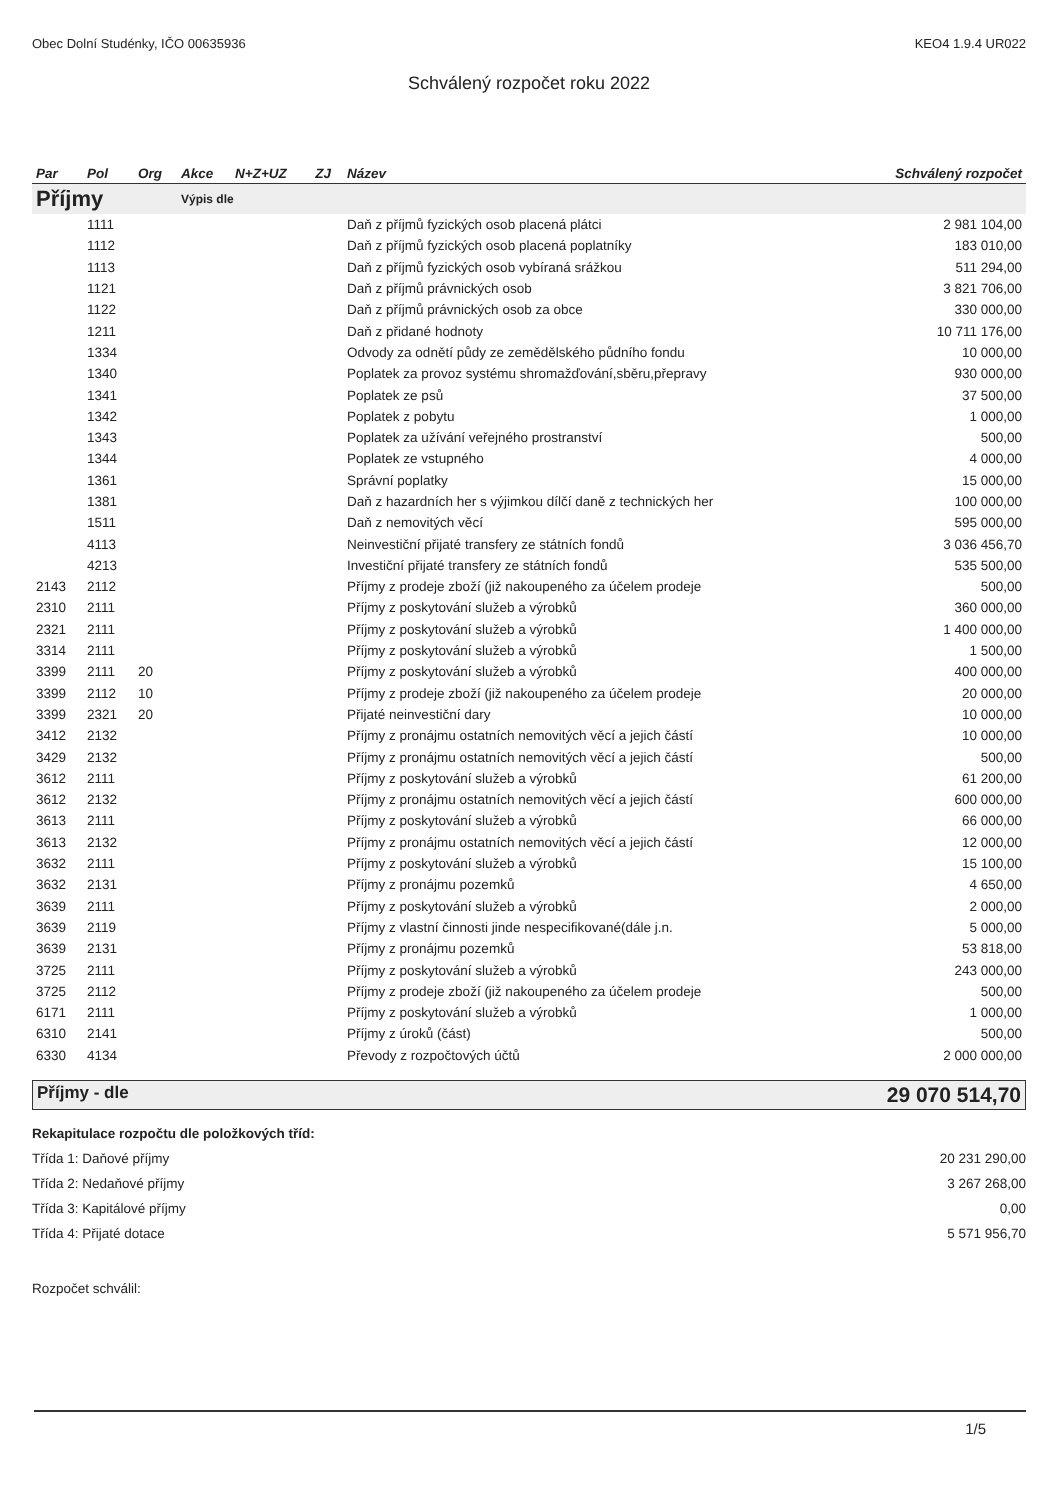Obec Dolní Studénky, IČO 00635936 KEO4 1.9.4 UR022
Schválený rozpočet roku 2022
| Par | Pol | Org | Akce | N+Z+UZ | ZJ | Název | Schválený rozpočet |
| --- | --- | --- | --- | --- | --- | --- | --- |
| Příjmy | | | Výpis dle | | | | |
| | 1111 | | | | | Daň z příjmů fyzických osob placená plátci | 2 981 104,00 |
| | 1112 | | | | | Daň z příjmů fyzických osob placená poplatníky | 183 010,00 |
| | 1113 | | | | | Daň z příjmů fyzických osob vybíraná srážkou | 511 294,00 |
| | 1121 | | | | | Daň z příjmů právnických osob | 3 821 706,00 |
| | 1122 | | | | | Daň z příjmů právnických osob za obce | 330 000,00 |
| | 1211 | | | | | Daň z přidané hodnoty | 10 711 176,00 |
| | 1334 | | | | | Odvody za odnětí půdy ze zemědělského půdního fondu | 10 000,00 |
| | 1340 | | | | | Poplatek za provoz systému shromažďování,sběru,přepravy | 930 000,00 |
| | 1341 | | | | | Poplatek ze psů | 37 500,00 |
| | 1342 | | | | | Poplatek z pobytu | 1 000,00 |
| | 1343 | | | | | Poplatek za užívání veřejného prostranství | 500,00 |
| | 1344 | | | | | Poplatek ze vstupného | 4 000,00 |
| | 1361 | | | | | Správní poplatky | 15 000,00 |
| | 1381 | | | | | Daň z hazardních her s výjimkou dílčí daně z technických her | 100 000,00 |
| | 1511 | | | | | Daň z nemovitých věcí | 595 000,00 |
| | 4113 | | | | | Neinvestiční přijaté transfery ze státních fondů | 3 036 456,70 |
| | 4213 | | | | | Investiční přijaté transfery ze státních fondů | 535 500,00 |
| 2143 | 2112 | | | | | Příjmy z prodeje zboží (již nakoupeného za účelem prodeje | 500,00 |
| 2310 | 2111 | | | | | Příjmy z poskytování služeb a výrobků | 360 000,00 |
| 2321 | 2111 | | | | | Příjmy z poskytování služeb a výrobků | 1 400 000,00 |
| 3314 | 2111 | | | | | Příjmy z poskytování služeb a výrobků | 1 500,00 |
| 3399 | 2111 | 20 | | | | Příjmy z poskytování služeb a výrobků | 400 000,00 |
| 3399 | 2112 | 10 | | | | Příjmy z prodeje zboží (již nakoupeného za účelem prodeje | 20 000,00 |
| 3399 | 2321 | 20 | | | | Přijaté neinvestiční dary | 10 000,00 |
| 3412 | 2132 | | | | | Příjmy z pronájmu ostatních nemovitých věcí a jejich částí | 10 000,00 |
| 3429 | 2132 | | | | | Příjmy z pronájmu ostatních nemovitých věcí a jejich částí | 500,00 |
| 3612 | 2111 | | | | | Příjmy z poskytování služeb a výrobků | 61 200,00 |
| 3612 | 2132 | | | | | Příjmy z pronájmu ostatních nemovitých věcí a jejich částí | 600 000,00 |
| 3613 | 2111 | | | | | Příjmy z poskytování služeb a výrobků | 66 000,00 |
| 3613 | 2132 | | | | | Příjmy z pronájmu ostatních nemovitých věcí a jejich částí | 12 000,00 |
| 3632 | 2111 | | | | | Příjmy z poskytování služeb a výrobků | 15 100,00 |
| 3632 | 2131 | | | | | Příjmy z pronájmu pozemků | 4 650,00 |
| 3639 | 2111 | | | | | Příjmy z poskytování služeb a výrobků | 2 000,00 |
| 3639 | 2119 | | | | | Příjmy z vlastní činnosti jinde nespecifikované(dále j.n. | 5 000,00 |
| 3639 | 2131 | | | | | Příjmy z pronájmu pozemků | 53 818,00 |
| 3725 | 2111 | | | | | Příjmy z poskytování služeb a výrobků | 243 000,00 |
| 3725 | 2112 | | | | | Příjmy z prodeje zboží (již nakoupeného za účelem prodeje | 500,00 |
| 6171 | 2111 | | | | | Příjmy z poskytování služeb a výrobků | 1 000,00 |
| 6310 | 2141 | | | | | Příjmy z úroků (část) | 500,00 |
| 6330 | 4134 | | | | | Převody z rozpočtových účtů | 2 000 000,00 |
Příjmy - dle 29 070 514,70
Rekapitulace rozpočtu dle položkových tříd:
Třída 1: Daňové příjmy 20 231 290,00
Třída 2: Nedaňové příjmy 3 267 268,00
Třída 3: Kapitálové příjmy 0,00
Třída 4: Přijaté dotace 5 571 956,70
Rozpočet schválil:
1/5